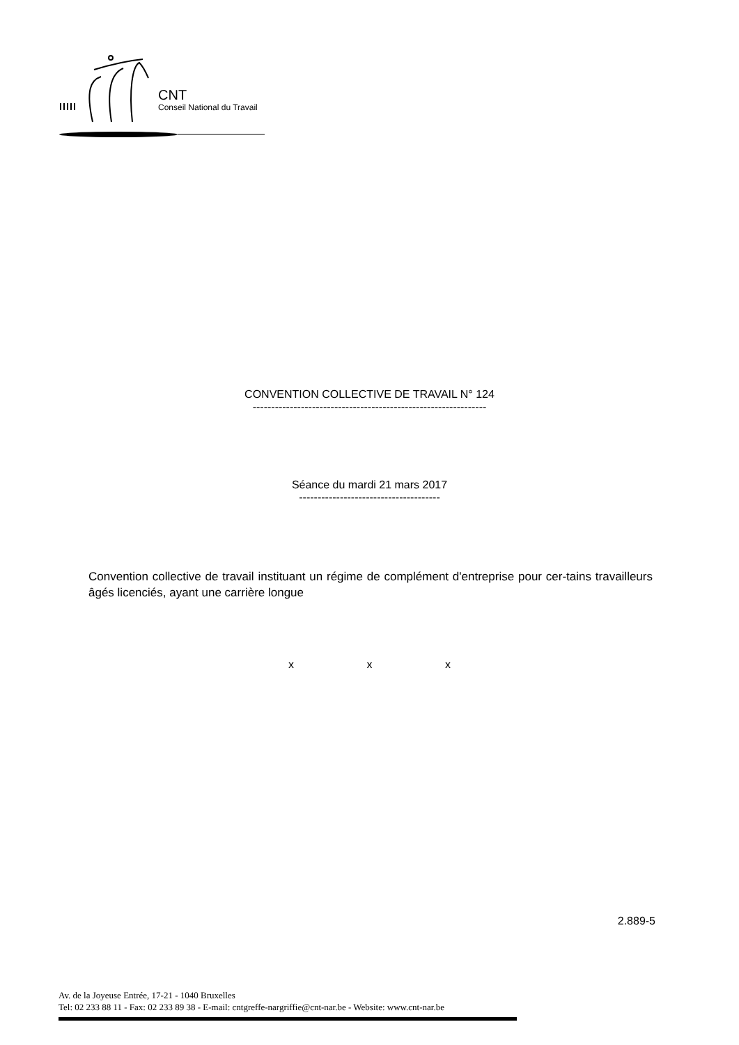CNT
Conseil National du Travail
CONVENTION COLLECTIVE DE TRAVAIL N° 124
---------------------------------------------------------------
Séance du mardi 21 mars 2017
--------------------------------------
Convention collective de travail instituant un régime de complément d'entreprise pour cer-tains travailleurs âgés licenciés, ayant une carrière longue
x x x
2.889-5
Av. de la Joyeuse Entrée, 17-21 - 1040 Bruxelles
Tel: 02 233 88 11 - Fax: 02 233 89 38 - E-mail: cntgreffe-nargriffie@cnt-nar.be - Website: www.cnt-nar.be